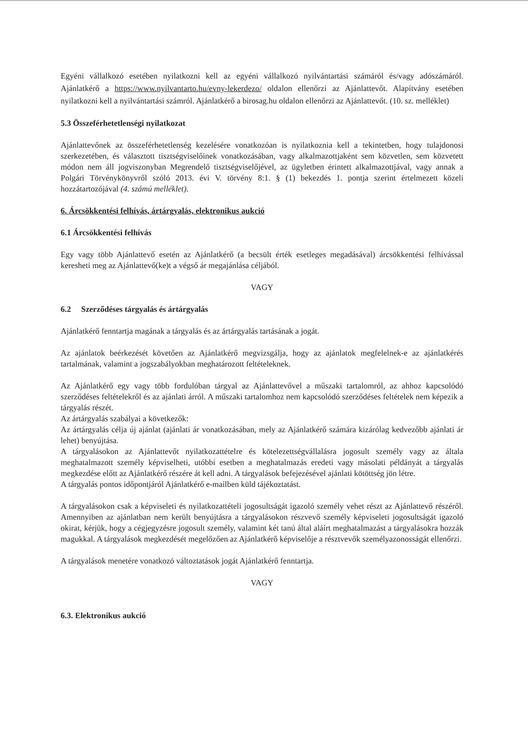Egyéni vállalkozó esetében nyilatkozni kell az egyéni vállalkozó nyilvántartási számáról és/vagy adószámáról. Ajánlatkérő a https://www.nyilvantarto.hu/evny-lekerdezo/ oldalon ellenőrzi az Ajánlattevőt. Alapítvány esetében nyilatkozni kell a nyilvántartási számról. Ajánlatkérő a birosag.hu oldalon ellenőrzi az Ajánlattevőt. (10. sz. melléklet)
5.3 Összeférhetetlenségi nyilatkozat
Ajánlattevőnek az összeférhetetlenség kezelésére vonatkozóan is nyilatkoznia kell a tekintetben, hogy tulajdonosi szerkezetében, és választott tisztségviselőinek vonatkozásában, vagy alkalmazottjaként sem közvetlen, sem közvetett módon nem áll jogviszonyban Megrendelő tisztségviselőjével, az ügyletben érintett alkalmazottjával, vagy annak a Polgári Törvénykönyvről szóló 2013. évi V. törvény 8:1. § (1) bekezdés 1. pontja szerint értelmezett közeli hozzátartozójával (4. számú melléklet).
6. Árcsökkentési felhívás, ártárgyalás, elektronikus aukció
6.1 Árcsökkentési felhívás
Egy vagy több Ajánlattevő esetén az Ajánlatkérő (a becsült érték esetleges megadásával) árcsökkentési felhívással keresheti meg az Ajánlattevő(ke)t a végső ár megajánlása céljából.
VAGY
6.2 Szerződéses tárgyalás és ártárgyalás
Ajánlatkérő fenntartja magának a tárgyalás és az ártárgyalás tartásának a jogát.
Az ajánlatok beérkezését követően az Ajánlatkérő megvizsgálja, hogy az ajánlatok megfelelnek-e az ajánlatkérés tartalmának, valamint a jogszabályokban meghatározott feltételeknek.
Az Ajánlatkérő egy vagy több fordulóban tárgyal az Ajánlattevővel a műszaki tartalomról, az ahhoz kapcsolódó szerződéses feltételekről és az ajánlati árról. A műszaki tartalomhoz nem kapcsolódó szerződéses feltételek nem képezik a tárgyalás részét.
Az ártárgyalás szabályai a következők:
Az ártárgyalás célja új ajánlat (ajánlati ár vonatkozásában, mely az Ajánlatkérő számára kizárólag kedvezőbb ajánlati ár lehet) benyújtása.
A tárgyalásokon az Ajánlattevőt nyilatkozattételre és kötelezettségvállalásra jogosult személy vagy az általa meghatalmazott személy képviselheti, utóbbi esetben a meghatalmazás eredeti vagy másolati példányát a tárgyalás megkezdése előtt az Ajánlatkérő részére át kell adni. A tárgyalások befejezésével ajánlati kötöttség jön létre.
A tárgyalás pontos időpontjáról Ajánlatkérő e-mailben küld tájékoztatást.
A tárgyalásokon csak a képviseleti és nyilatkozattételi jogosultságát igazoló személy vehet részt az Ajánlattevő részéről. Amennyiben az ajánlatban nem került benyújtásra a tárgyalásokon részvevő személy képviseleti jogosultságát igazoló okirat, kérjük, hogy a cégjegyzésre jogosult személy, valamint két tanú által aláírt meghatalmazást a tárgyalásokra hozzák magukkal. A tárgyalások megkezdését megelőzően az Ajánlatkérő képviselője a résztvevők személyazonosságát ellenőrzi.
A tárgyalások menetére vonatkozó változtatások jogát Ajánlatkérő fenntartja.
VAGY
6.3. Elektronikus aukció